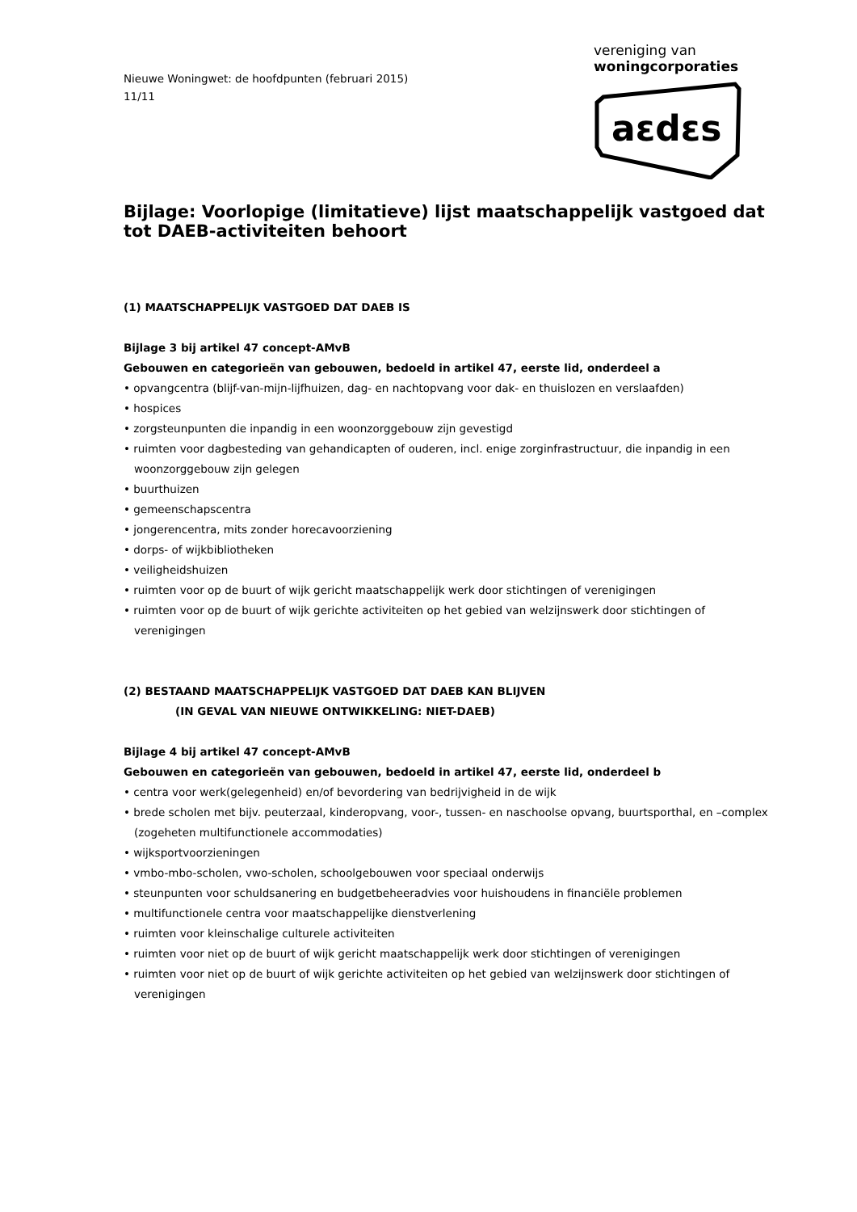Nieuwe Woningwet: de hoofdpunten (februari 2015)
11/11
vereniging van
woningcorporaties
aεdεs
Bijlage: Voorlopige (limitatieve) lijst maatschappelijk vastgoed dat tot DAEB-activiteiten behoort
(1) MAATSCHAPPELIJK VASTGOED DAT DAEB IS
Bijlage 3 bij artikel 47 concept-AMvB
Gebouwen en categorieën van gebouwen, bedoeld in artikel 47, eerste lid, onderdeel a
• opvangcentra (blijf-van-mijn-lijfhuizen, dag- en nachtopvang voor dak- en thuislozen en verslaafden)
• hospices
• zorgsteunpunten die inpandig in een woonzorggebouw zijn gevestigd
• ruimten voor dagbesteding van gehandicapten of ouderen, incl. enige zorginfrastructuur, die inpandig in een woonzorggebouw zijn gelegen
• buurthuizen
• gemeenschapscentra
• jongerencentra, mits zonder horecavoorziening
• dorps- of wijkbibliotheken
• veiligheidshuizen
• ruimten voor op de buurt of wijk gericht maatschappelijk werk door stichtingen of verenigingen
• ruimten voor op de buurt of wijk gerichte activiteiten op het gebied van welzijnswerk door stichtingen of verenigingen
(2) BESTAAND MAATSCHAPPELIJK VASTGOED DAT DAEB KAN BLIJVEN
(IN GEVAL VAN NIEUWE ONTWIKKELING: NIET-DAEB)
Bijlage 4 bij artikel 47 concept-AMvB
Gebouwen en categorieën van gebouwen, bedoeld in artikel 47, eerste lid, onderdeel b
• centra voor werk(gelegenheid) en/of bevordering van bedrijvigheid in de wijk
• brede scholen met bijv. peuterzaal, kinderopvang, voor-, tussen- en naschoolse opvang, buurtsporthal, en –complex (zogeheten multifunctionele accommodaties)
• wijksportvoorzieningen
• vmbo-mbo-scholen, vwo-scholen, schoolgebouwen voor speciaal onderwijs
• steunpunten voor schuldsanering en budgetbeheeradvies voor huishoudens in financiële problemen
• multifunctionele centra voor maatschappelijke dienstverlening
• ruimten voor kleinschalige culturele activiteiten
• ruimten voor niet op de buurt of wijk gericht maatschappelijk werk door stichtingen of verenigingen
• ruimten voor niet op de buurt of wijk gerichte activiteiten op het gebied van welzijnswerk door stichtingen of verenigingen